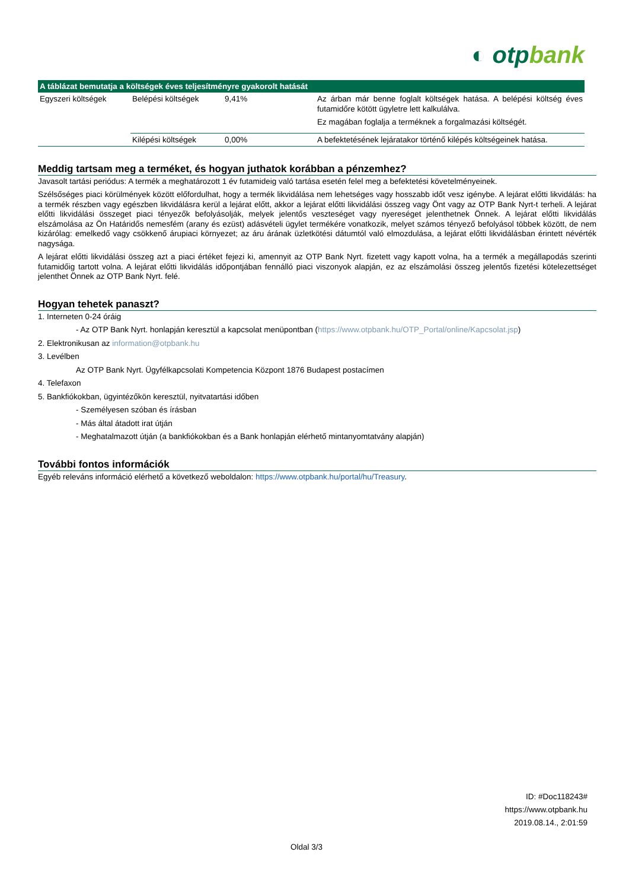◐ otpbank
| A táblázat bemutatja a költségek éves teljesítményre gyakorolt hatását | | | |
| --- | --- | --- | --- |
| Egyszeri költségek | Belépési költségek | 9,41% | Az árban már benne foglalt költségek hatása. A belépési költség éves futamidőre kötött ügyletre lett kalkulálva. Ez magában foglalja a terméknek a forgalmazási költségét. |
| | Kilépési költségek | 0,00% | A befektetésének lejáratakor történő kilépés költségeinek hatása. |
Meddig tartsam meg a terméket, és hogyan juthatok korábban a pénzemhez?
Javasolt tartási periódus: A termék a meghatározott 1 év futamideig való tartása esetén felel meg a befektetési követelményeinek.
Szélsőséges piaci körülmények között előfordulhat, hogy a termék likvidálása nem lehetséges vagy hosszabb időt vesz igénybe. A lejárat előtti likvidálás: ha a termék részben vagy egészben likvidálásra kerül a lejárat előtt, akkor a lejárat előtti likvidálási összeg vagy Önt vagy az OTP Bank Nyrt-t terheli. A lejárat előtti likvidálási összeget piaci tényezők befolyásolják, melyek jelentős veszteséget vagy nyereséget jelenthetnek Önnek. A lejárat előtti likvidálás elszámolása az Ön Határidős nemesfém (arany és ezüst) adásvételi ügylet termékére vonatkozik, melyet számos tényező befolyásol többek között, de nem kizárólag: emelkedő vagy csökkenő árupiaci környezet; az áru árának üzletkötési dátumtól való elmozdulása, a lejárat előtti likvidálásban érintett névérték nagysága.
A lejárat előtti likvidálási összeg azt a piaci értéket fejezi ki, amennyit az OTP Bank Nyrt. fizetett vagy kapott volna, ha a termék a megállapodás szerinti futamidőig tartott volna. A lejárat előtti likvidálás időpontjában fennálló piaci viszonyok alapján, ez az elszámolási összeg jelentős fizetési kötelezettséget jelenthet Önnek az OTP Bank Nyrt. felé.
Hogyan tehetek panaszt?
1. Interneten 0-24 óráig
- Az OTP Bank Nyrt. honlapján keresztül a kapcsolat menüpontban (https://www.otpbank.hu/OTP_Portal/online/Kapcsolat.jsp)
2. Elektronikusan az information@otpbank.hu
3. Levélben
Az OTP Bank Nyrt. Ügyfélkapcsolati Kompetencia Központ 1876 Budapest postacímen
4. Telefaxon
5. Bankfiókokban, ügyintézőkön keresztül, nyitvatartási időben
- Személyesen szóban és írásban
- Más által átadott irat útján
- Meghatalmazott útján (a bankfiókokban és a Bank honlapján elérhető mintanyomtatvány alapján)
További fontos információk
Egyéb releváns információ elérhető a következő weboldalon: https://www.otpbank.hu/portal/hu/Treasury.
ID: #Doc118243#
https://www.otpbank.hu
2019.08.14., 2:01:59
Oldal 3/3